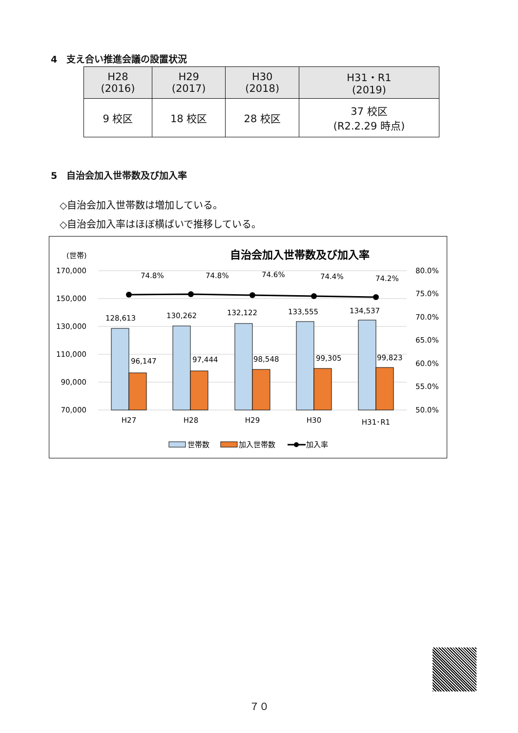4　支え合い推進会議の設置状況
| H28 (2016) | H29 (2017) | H30 (2018) | H31・R1 (2019) |
| --- | --- | --- | --- |
| 9 校区 | 18 校区 | 28 校区 | 37 校区 (R2.2.29 時点) |
5　自治会加入世帯数及び加入率
◇自治会加入世帯数は増加している。
◇自治会加入率はほぼ横ばいで推移している。
(世帯)
自治会加入世帯数及び加入率
170,000
150,000
130,000
110,000
90,000
70,000
80.0%
75.0%
70.0%
65.0%
60.0%
55.0%
50.0%
128,613
130,262
132,122
133,555
134,537
96,147
97,444
98,548
99,305
99,823
74.8%
74.8%
74.6%
74.4%
74.2%
H27
H28
H29
H30
H31･R1
世帯数
加入世帯数
加入率
７０